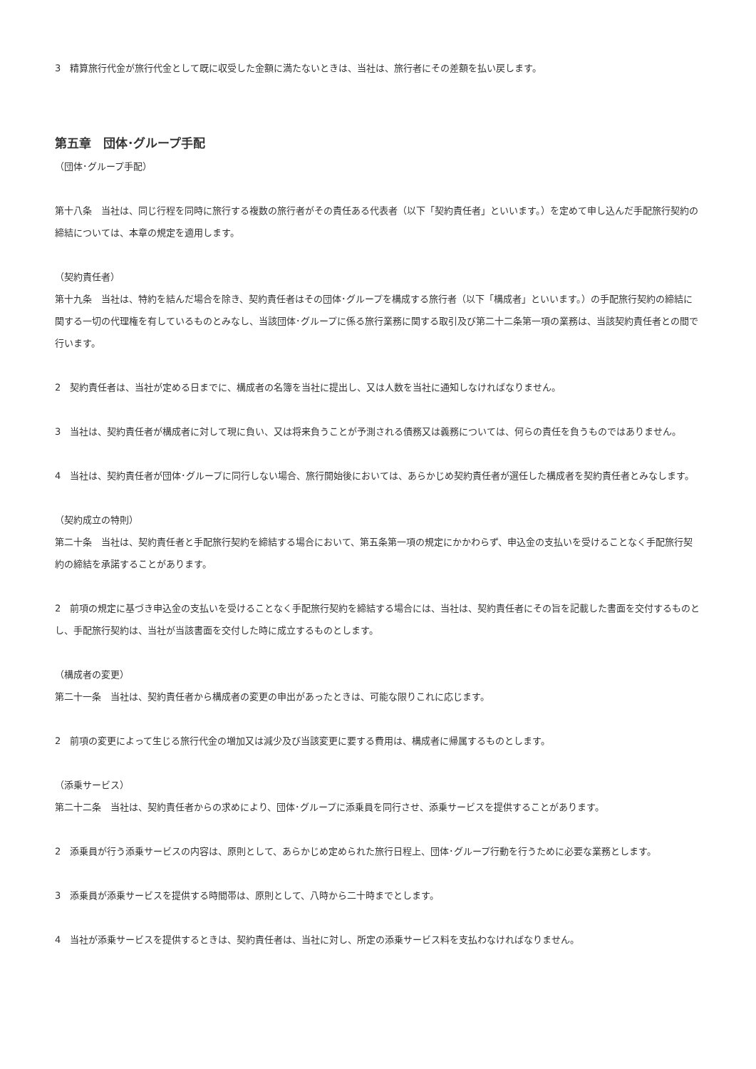3　精算旅行代金が旅行代金として既に収受した金額に満たないときは、当社は、旅行者にその差額を払い戻します。
第五章　団体･グループ手配
（団体･グループ手配）
第十八条　当社は、同じ行程を同時に旅行する複数の旅行者がその責任ある代表者（以下「契約責任者」といいます。）を定めて申し込んだ手配旅行契約の締結については、本章の規定を適用します。
（契約責任者）
第十九条　当社は、特約を結んだ場合を除き、契約責任者はその団体･グループを構成する旅行者（以下「構成者」といいます。）の手配旅行契約の締結に関する一切の代理権を有しているものとみなし、当該団体･グループに係る旅行業務に関する取引及び第二十二条第一項の業務は、当該契約責任者との間で行います。
2　契約責任者は、当社が定める日までに、構成者の名簿を当社に提出し、又は人数を当社に通知しなければなりません。
3　当社は、契約責任者が構成者に対して現に負い、又は将来負うことが予測される債務又は義務については、何らの責任を負うものではありません。
4　当社は、契約責任者が団体･グループに同行しない場合、旅行開始後においては、あらかじめ契約責任者が選任した構成者を契約責任者とみなします。
（契約成立の特則）
第二十条　当社は、契約責任者と手配旅行契約を締結する場合において、第五条第一項の規定にかかわらず、申込金の支払いを受けることなく手配旅行契約の締結を承諾することがあります。
2　前項の規定に基づき申込金の支払いを受けることなく手配旅行契約を締結する場合には、当社は、契約責任者にその旨を記載した書面を交付するものとし、手配旅行契約は、当社が当該書面を交付した時に成立するものとします。
（構成者の変更）
第二十一条　当社は、契約責任者から構成者の変更の申出があったときは、可能な限りこれに応じます。
2　前項の変更によって生じる旅行代金の増加又は減少及び当該変更に要する費用は、構成者に帰属するものとします。
（添乗サービス）
第二十二条　当社は、契約責任者からの求めにより、団体･グループに添乗員を同行させ、添乗サービスを提供することがあります。
2　添乗員が行う添乗サービスの内容は、原則として、あらかじめ定められた旅行日程上、団体･グループ行動を行うために必要な業務とします。
3　添乗員が添乗サービスを提供する時間帯は、原則として、八時から二十時までとします。
4　当社が添乗サービスを提供するときは、契約責任者は、当社に対し、所定の添乗サービス料を支払わなければなりません。